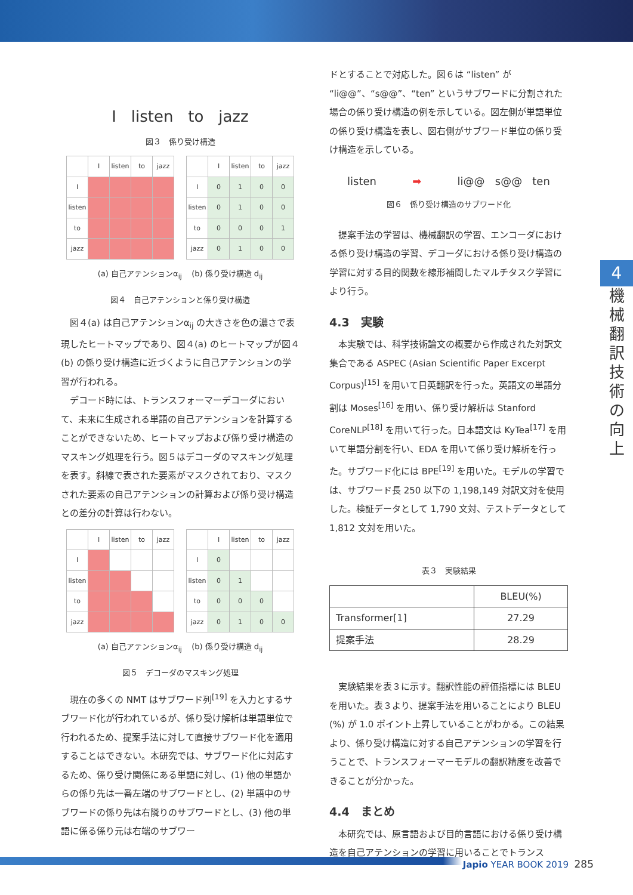I listen to jazz
図３　係り受け構造
| | I | listen | to | jazz |
| I | | | | |
| listen | | | | |
| to | | | | |
| jazz | | | | |
| | I | listen | to | jazz |
| I | 0 | 1 | 0 | 0 |
| listen | 0 | 1 | 0 | 0 |
| to | 0 | 0 | 0 | 1 |
| jazz | 0 | 1 | 0 | 0 |
(a) 自己アテンションα<sub>ij</sub> (b) 係り受け構造 d<sub>ij</sub>
図４　自己アテンションと係り受け構造
図４(a) は自己アテンションα<sub>ij</sub> の大きさを色の濃さで表現したヒートマップであり、図４(a) のヒートマップが図４(b) の係り受け構造に近づくように自己アテンションの学習が行われる。
デコード時には、トランスフォーマーデコーダにおいて、未来に生成される単語の自己アテンションを計算することができないため、ヒートマップおよび係り受け構造のマスキング処理を行う。図５はデコーダのマスキング処理を表す。斜線で表された要素がマスクされており、マスクされた要素の自己アテンションの計算および係り受け構造との差分の計算は行わない。
| | I | listen | to | jazz |
| I | | | | |
| listen | | | | |
| to | | | | |
| jazz | | | | |
| | I | listen | to | jazz |
| I | 0 | | | |
| listen | 0 | 1 | | |
| to | 0 | 0 | 0 | |
| jazz | 0 | 1 | 0 | 0 |
(a) 自己アテンションα<sub>ij</sub> (b) 係り受け構造 d<sub>ij</sub>
図５　デコーダのマスキング処理
現在の多くの NMT はサブワード列<sup>[19]</sup> を入力とするサブワード化が行われているが、係り受け解析は単語単位で行われるため、提案手法に対して直接サブワード化を適用することはできない。本研究では、サブワード化に対応するため、係り受け関係にある単語に対し、(1) 他の単語からの係り先は一番左端のサブワードとし、(2) 単語中のサブワードの係り先は右隣りのサブワードとし、(3) 他の単語に係る係り元は右端のサブワー
ドとすることで対応した。図６は “listen” が “li@@”、“s@@”、“ten” というサブワードに分割された場合の係り受け構造の例を示している。図左側が単語単位の係り受け構造を表し、図右側がサブワード単位の係り受け構造を示している。
listen ➡ li@@ s@@ ten
図６　係り受け構造のサブワード化
提案手法の学習は、機械翻訳の学習、エンコーダにおける係り受け構造の学習、デコーダにおける係り受け構造の学習に対する目的関数を線形補間したマルチタスク学習により行う。
4.3　実験
本実験では、科学技術論文の概要から作成された対訳文集合である ASPEC (Asian Scientific Paper Excerpt Corpus)<sup>[15]</sup> を用いて日英翻訳を行った。英語文の単語分割は Moses<sup>[16]</sup> を用い、係り受け解析は Stanford CoreNLP<sup>[18]</sup> を用いて行った。日本語文は KyTea<sup>[17]</sup> を用いて単語分割を行い、EDA を用いて係り受け解析を行った。サブワード化には BPE<sup>[19]</sup> を用いた。モデルの学習では、サブワード長 250 以下の 1,198,149 対訳文対を使用した。検証データとして 1,790 文対、テストデータとして 1,812 文対を用いた。
表３　実験結果
| | BLEU(%) |
| Transformer[1] | 27.29 |
| 提案手法 | 28.29 |
実験結果を表３に示す。翻訳性能の評価指標には BLEU を用いた。表３より、提案手法を用いることにより BLEU (%) が 1.0 ポイント上昇していることがわかる。この結果より、係り受け構造に対する自己アテンションの学習を行うことで、トランスフォーマーモデルの翻訳精度を改善できることが分かった。
4.4　まとめ
本研究では、原言語および目的言語における係り受け構造を自己アテンションの学習に用いることでトランス
4
機
械
翻
訳
技
術
の
向
上
Japio YEAR BOOK 2019 285